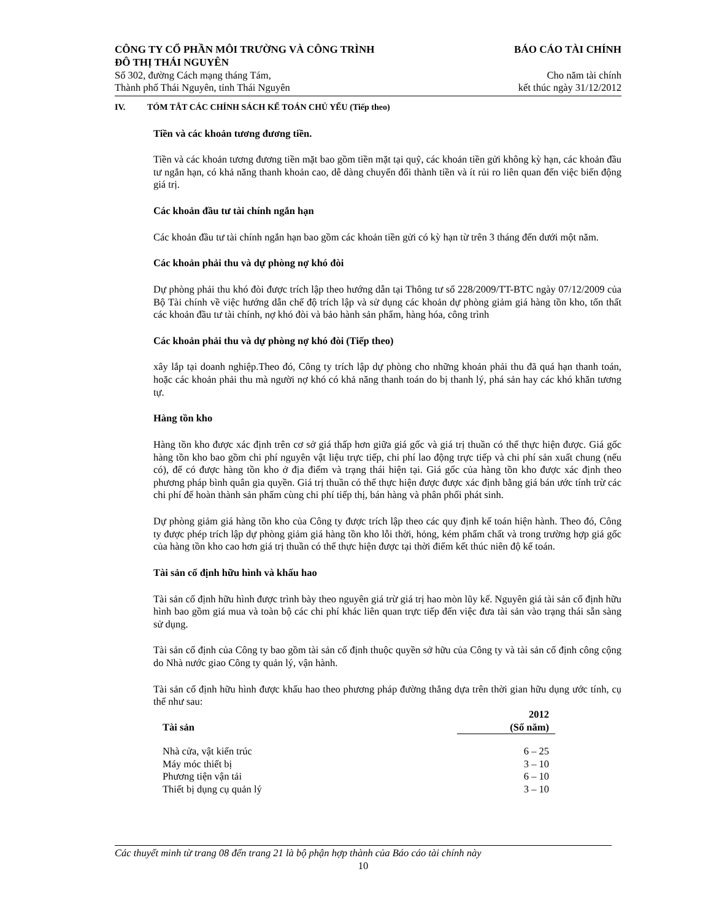CÔNG TY CỔ PHẦN MÔI TRƯỜNG VÀ CÔNG TRÌNH
ĐÔ THỊ THÁI NGUYÊN
BÁO CÁO TÀI CHÍNH
Số 302, đường Cách mạng tháng Tám,
Cho năm tài chính
Thành phố Thái Nguyên, tỉnh Thái Nguyên
kết thúc ngày 31/12/2012
IV. TÓM TẮT CÁC CHÍNH SÁCH KẾ TOÁN CHỦ YẾU (Tiếp theo)
Tiền và các khoản tương đương tiền.
Tiền và các khoản tương đương tiền mặt bao gồm tiền mặt tại quỹ, các khoản tiền gửi không kỳ hạn, các khoản đầu tư ngắn hạn, có khả năng thanh khoản cao, dễ dàng chuyển đổi thành tiền và ít rủi ro liên quan đến việc biến động giá trị.
Các khoản đầu tư tài chính ngắn hạn
Các khoản đầu tư tài chính ngắn hạn bao gồm các khoản tiền gửi có kỳ hạn từ trên 3 tháng đến dưới một năm.
Các khoản phải thu và dự phòng nợ khó đòi
Dự phòng phải thu khó đòi được trích lập theo hướng dẫn tại Thông tư số 228/2009/TT-BTC ngày 07/12/2009 của Bộ Tài chính về việc hướng dẫn chế độ trích lập và sử dụng các khoản dự phòng giảm giá hàng tồn kho, tổn thất các khoản đầu tư tài chính, nợ khó đòi và bảo hành sản phẩm, hàng hóa, công trình
Các khoản phải thu và dự phòng nợ khó đòi (Tiếp theo)
xây lắp tại doanh nghiệp.Theo đó, Công ty trích lập dự phòng cho những khoản phải thu đã quá hạn thanh toán, hoặc các khoản phải thu mà người nợ khó có khả năng thanh toán do bị thanh lý, phá sản hay các khó khăn tương tự.
Hàng tồn kho
Hàng tồn kho được xác định trên cơ sở giá thấp hơn giữa giá gốc và giá trị thuần có thể thực hiện được. Giá gốc hàng tồn kho bao gồm chi phí nguyên vật liệu trực tiếp, chi phí lao động trực tiếp và chi phí sản xuất chung (nếu có), để có được hàng tồn kho ở địa điểm và trạng thái hiện tại. Giá gốc của hàng tồn kho được xác định theo phương pháp bình quân gia quyền. Giá trị thuần có thể thực hiện được được xác định bằng giá bán ước tính trừ các chi phí để hoàn thành sản phẩm cùng chi phí tiếp thị, bán hàng và phân phối phát sinh.
Dự phòng giảm giá hàng tồn kho của Công ty được trích lập theo các quy định kế toán hiện hành. Theo đó, Công ty được phép trích lập dự phòng giảm giá hàng tồn kho lỗi thời, hỏng, kém phẩm chất và trong trường hợp giá gốc của hàng tồn kho cao hơn giá trị thuần có thể thực hiện được tại thời điểm kết thúc niên độ kế toán.
Tài sản cố định hữu hình và khấu hao
Tài sản cố định hữu hình được trình bày theo nguyên giá trừ giá trị hao mòn lũy kế. Nguyên giá tài sản cố định hữu hình bao gồm giá mua và toàn bộ các chi phí khác liên quan trực tiếp đến việc đưa tài sản vào trạng thái sẵn sàng sử dụng.
Tài sản cố định của Công ty bao gồm tài sản cố định thuộc quyền sở hữu của Công ty và tài sản cố định công cộng do Nhà nước giao Công ty quản lý, vận hành.
Tài sản cố định hữu hình được khấu hao theo phương pháp đường thẳng dựa trên thời gian hữu dụng ước tính, cụ thể như sau:
| Tài sản | 2012 (Số năm) |
| --- | --- |
| Nhà cửa, vật kiến trúc | 6 – 25 |
| Máy móc thiết bị | 3 – 10 |
| Phương tiện vận tải | 6 – 10 |
| Thiết bị dụng cụ quản lý | 3 – 10 |
Các thuyết minh từ trang 08 đến trang 21 là bộ phận hợp thành của Báo cáo tài chính này
10